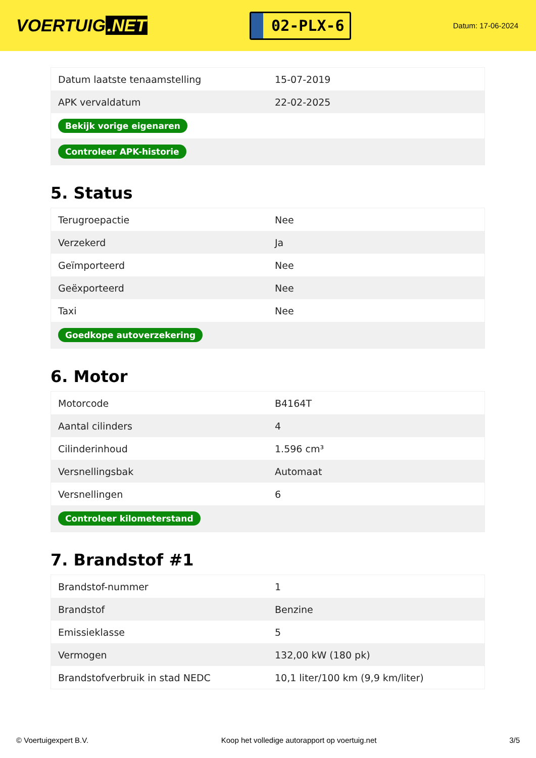VOERTUIG.NET
02-PLX-6
Datum: 17-06-2024
| Datum laatste tenaamstelling | 15-07-2019 |
| APK vervaldatum | 22-02-2025 |
| Bekijk vorige eigenaren | |
| Controleer APK-historie | |
5. Status
| Terugroepactie | Nee |
| Verzekerd | Ja |
| Geïmporteerd | Nee |
| Geëxporteerd | Nee |
| Taxi | Nee |
| Goedkope autoverzekering | |
6. Motor
| Motorcode | B4164T |
| Aantal cilinders | 4 |
| Cilinderinhoud | 1.596 cm³ |
| Versnellingsbak | Automaat |
| Versnellingen | 6 |
| Controleer kilometerstand | |
7. Brandstof #1
| Brandstof-nummer | 1 |
| Brandstof | Benzine |
| Emissieklasse | 5 |
| Vermogen | 132,00 kW (180 pk) |
| Brandstofverbruik in stad NEDC | 10,1 liter/100 km (9,9 km/liter) |
© Voertuigexpert B.V. Koop het volledige autorapport op voertuig.net 3/5